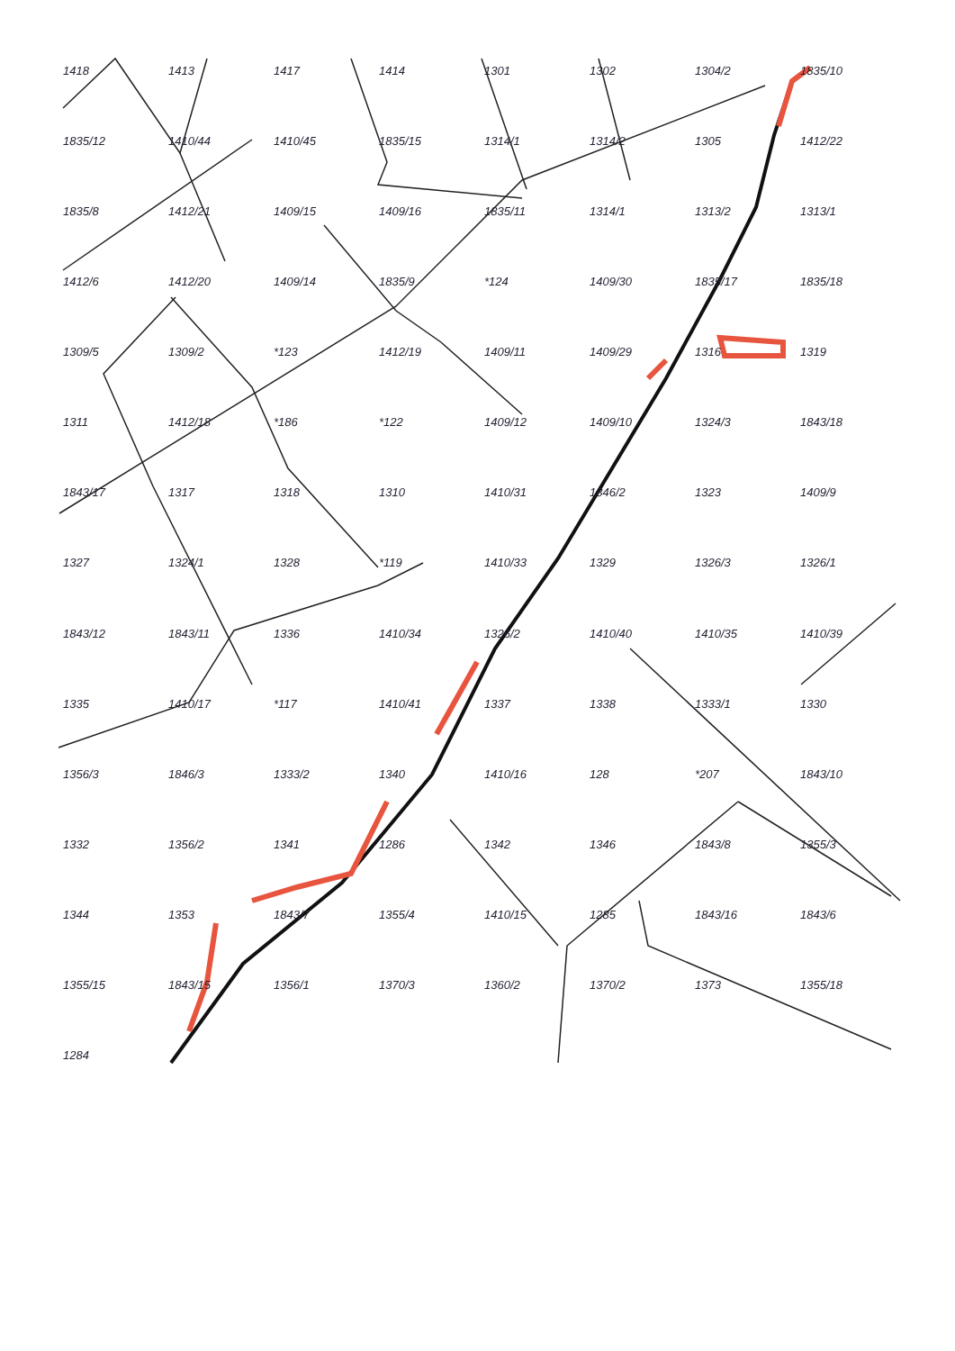1418 1413 1417 1414 1301 1302 1304/2 1835/10 1835/12 1410/44 1410/45 1835/15 1314/1 1314/2 1305 1412/22 1835/8 1412/21 1409/15 1409/16 1835/11 1314/1 1313/2 1313/1 1412/6 1412/20 1409/14 1835/9 *124 1409/30 1835/17 1835/18 1309/5 1309/2 *123 1412/19 1409/11 1409/29 1316 1319 1311 1412/18 *186 *122 1409/12 1409/10 1324/3 1843/18 1843/17 1317 1318 1310 1410/31 1846/2 1323 1409/9 1327 1324/1 1328 *119 1410/33 1329 1326/3 1326/1 1843/12 1843/11 1336 1410/34 1326/2 1410/40 1410/35 1410/39 1335 1410/17 *117 1410/41 1337 1338 1333/1 1330 1356/3 1846/3 1333/2 1340 1410/16 128 *207 1843/10 1332 1356/2 1341 1286 1342 1346 1843/8 1355/3 1344 1353 1843/7 1355/4 1410/15 1285 1843/16 1843/6 1355/15 1843/15 1356/1 1370/3 1360/2 1370/2 1373 1355/18 1284